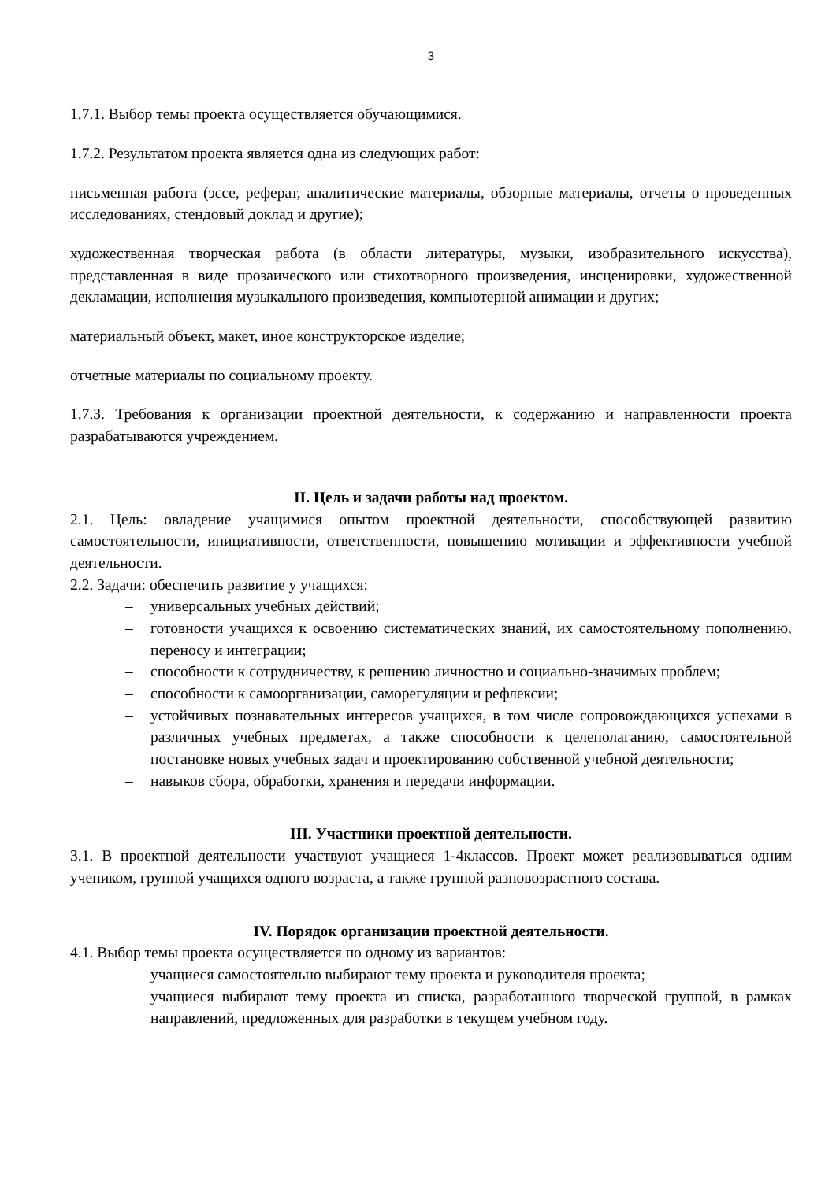3
1.7.1. Выбор темы проекта осуществляется обучающимися.
1.7.2. Результатом проекта является одна из следующих работ:
письменная работа (эссе, реферат, аналитические материалы, обзорные материалы, отчеты о проведенных исследованиях, стендовый доклад и другие);
художественная творческая работа (в области литературы, музыки, изобразительного искусства), представленная в виде прозаического или стихотворного произведения, инсценировки, художественной декламации, исполнения музыкального произведения, компьютерной анимации и других;
материальный объект, макет, иное конструкторское изделие;
отчетные материалы по социальному проекту.
1.7.3. Требования к организации проектной деятельности, к содержанию и направленности проекта разрабатываются учреждением.
II. Цель и задачи работы над проектом.
2.1. Цель: овладение учащимися опытом проектной деятельности, способствующей развитию самостоятельности, инициативности, ответственности, повышению мотивации и эффективности учебной деятельности.
2.2. Задачи: обеспечить развитие у учащихся:
– универсальных учебных действий;
– готовности учащихся к освоению систематических знаний, их самостоятельному пополнению, переносу и интеграции;
– способности к сотрудничеству, к решению личностно и социально-значимых проблем;
– способности к самоорганизации, саморегуляции и рефлексии;
– устойчивых познавательных интересов учащихся, в том числе сопровождающихся успехами в различных учебных предметах, а также способности к целеполаганию, самостоятельной постановке новых учебных задач и проектированию собственной учебной деятельности;
– навыков сбора, обработки, хранения и передачи информации.
III. Участники проектной деятельности.
3.1. В проектной деятельности участвуют учащиеся 1-4классов. Проект может реализовываться одним учеником, группой учащихся одного возраста, а также группой разновозрастного состава.
IV. Порядок организации проектной деятельности.
4.1. Выбор темы проекта осуществляется по одному из вариантов:
– учащиеся самостоятельно выбирают тему проекта и руководителя проекта;
– учащиеся выбирают тему проекта из списка, разработанного творческой группой, в рамках направлений, предложенных для разработки в текущем учебном году.